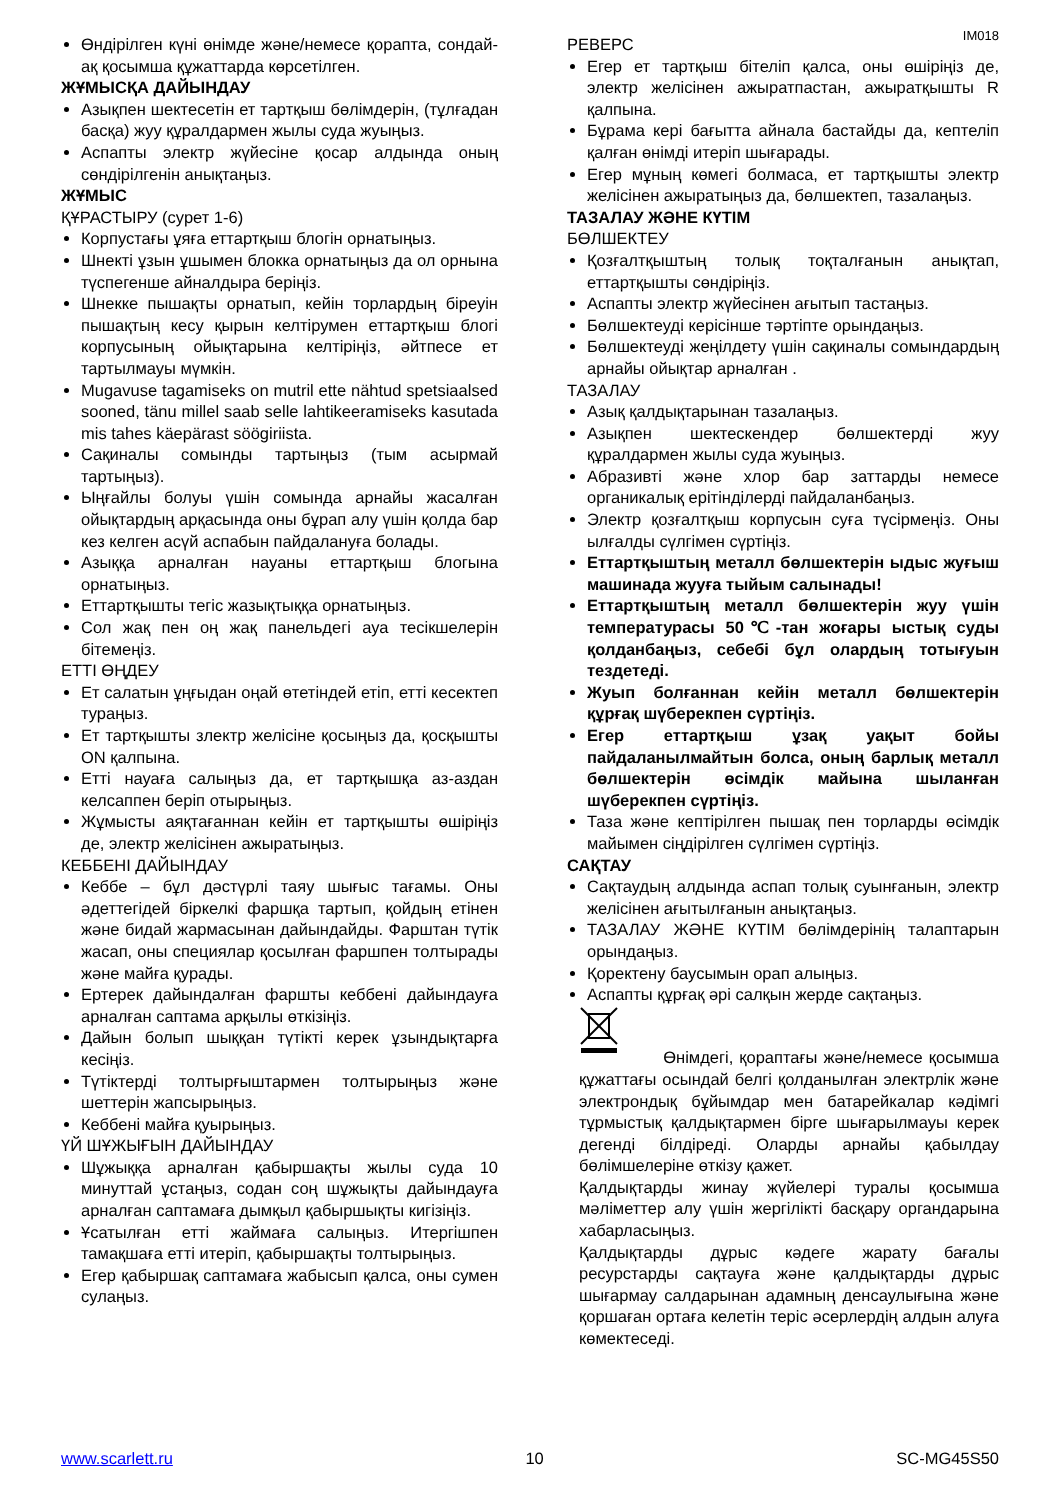IM018
Өндірілген күні өнімде және/немесе қорапта, сондай-ақ қосымша құжаттарда көрсетілген.
ЖҰМЫСҚА ДАЙЫНДАУ
Азықпен шектесетін ет тартқыш бөлімдерін, (тұлғадан басқа) жуу құралдармен жылы суда жуыңыз.
Аспапты электр жүйесіне қосар алдында оның сөндірілгенін анықтаңыз.
ЖҰМЫС
ҚҰРАСТЫРУ (сурет 1-6)
Корпустағы ұяға еттартқыш блогін орнатыңыз.
Шнекті ұзын ұшымен блокка орнатыңыз да ол орнына түспегенше айналдыра беріңіз.
Шнекке пышақты орнатып, кейін торлардың біреуін пышақтың кесу қырын келтірумен еттартқыш блогі корпусының ойықтарына келтіріңіз, әйтпесе ет тартылмауы мүмкін.
Mugavuse tagamiseks on mutril ette nähtud spetsiaalsed sooned, tänu millel saab selle lahtikeeramiseks kasutada mis tahes käepärast söögiriista.
Сақиналы сомынды тартыңыз (тым асырмай тартыңыз).
Ыңғайлы болуы үшін сомында арнайы жасалған ойықтардың арқасында оны бұрап алу үшін қолда бар кез келген асүй аспабын пайдалануға болады.
Азыққа арналған науаны еттартқыш блогына орнатыңыз.
Еттартқышты тегіс жазықтыққа орнатыңыз.
Сол жақ пен оң жақ панельдегі ауа тесікшелерін бітемеңіз.
ЕТТІ ӨҢДЕУ
Ет салатын ұңғыдан оңай өтетіндей етіп, етті кесектеп тураңыз.
Ет тартқышты злектр желісіне қосыңыз да, қосқышты ON қалпына.
Етті науаға салыңыз да, ет тартқышқа аз-аздан келсаппен беріп отырыңыз.
Жұмысты аяқтағаннан кейін ет тартқышты өшіріңіз де, электр желісінен ажыратыңыз.
КЕББЕНІ ДАЙЫНДАУ
Кеббе – бұл дәстүрлі таяу шығыс тағамы. Оны әдеттегідей біркелкі фаршқа тартып, қойдың етінен және бидай жармасынан дайындайды. Фарштан түтік жасап, оны специялар қосылған фаршпен толтырады және майға қурады.
Ертерек дайындалған фаршты кеббені дайындауға арналған саптама арқылы өткізіңіз.
Дайын болып шыққан түтікті керек ұзындықтарға кесіңіз.
Түтіктерді толтырғыштармен толтырыңыз және шеттерін жапсырыңыз.
Кеббені майға қуырыңыз.
ҮЙ ШҰЖЫҒЫН ДАЙЫНДАУ
Шұжыққа арналған қабыршақты жылы суда 10 минуттай ұстаңыз, содан соң шұжықты дайындауға арналған саптамаға дымқыл қабыршықты кигізіңіз.
Ұсатылған етті жаймаға салыңыз. Итергішпен тамақшаға етті итеріп, қабыршақты толтырыңыз.
Егер қабыршақ саптамаға жабысып қалса, оны сумен сулаңыз.
РЕВЕРС
Егер ет тартқыш бітеліп қалса, оны өшіріңіз де, электр желісінен ажыратпастан, ажыратқышты R қалпына.
Бұрама кері бағытта айнала бастайды да, кептеліп қалған өнімді итеріп шығарады.
Егер мұның көмегі болмаса, ет тартқышты электр желісінен ажыратыңыз да, бөлшектеп, тазалаңыз.
ТАЗАЛАУ ЖӘНЕ КҮТІМ
БӨЛШЕКТЕУ
Қозғалтқыштың толық тоқталғанын анықтап, еттартқышты сөндіріңіз.
Аспапты электр жүйесінен ағытып тастаңыз.
Бөлшектеуді керісінше тәртіпте орындаңыз.
Бөлшектеуді жеңілдету үшін сақиналы сомындардың арнайы ойықтар арналған .
ТАЗАЛАУ
Азық қалдықтарынан тазалаңыз.
Азықпен шектескендер бөлшектерді жуу құралдармен жылы суда жуыңыз.
Абразивті және хлор бар заттарды немесе органикалық ерітінділерді пайдаланбаңыз.
Электр қозғалтқыш корпусын суға түсірмеңіз. Оны ылғалды сүлгімен сүртіңіз.
Еттартқыштың металл бөлшектерін ыдыс жуғыш машинада жууға тыйым салынады!
Еттартқыштың металл бөлшектерін жуу үшін температурасы 50℃-тан жоғары ыстық суды қолданбаңыз, себебі бұл олардың тотығуын тездетеді.
Жуып болғаннан кейін металл бөлшектерін құрғақ шүберекпен сүртіңіз.
Егер еттартқыш ұзақ уақыт бойы пайдаланылмайтын болса, оның барлық металл бөлшектерін өсімдік майына шыланған шүберекпен сүртіңіз.
Таза және кептірілген пышақ пен торларды өсімдік майымен сіңдірілген сүлгімен сүртіңіз.
САҚТАУ
Сақтаудың алдында аспап толық суынғанын, электр желісінен ағытылғанын анықтаңыз.
ТАЗАЛАУ ЖӘНЕ КҮТІМ бөлімдерінің талаптарын орындаңыз.
Қоректену баусымын орап алыңыз.
Аспапты құрғақ әрі салқын жерде сақтаңыз.
Өнімдегі, қораптағы және/немесе қосымша құжаттағы осындай белгі қолданылған электрлік және электрондық бұйымдар мен батарейкалар кәдімгі тұрмыстық қалдықтармен бірге шығарылмауы керек дегенді білдіреді. Оларды арнайы қабылдау бөлімшелеріне өткізу қажет.
Қалдықтарды жинау жүйелері туралы қосымша мәліметтер алу үшін жергілікті басқару органдарына хабарласыңыз.
Қалдықтарды дұрыс кәдеге жарату бағалы ресурстарды сақтауға және қалдықтарды дұрыс шығармау салдарынан адамның денсаулығына және қоршаған ортаға келетін теріс әсерлердің алдын алуға көмектеседі.
www.scarlett.ru 10 SC-MG45S50